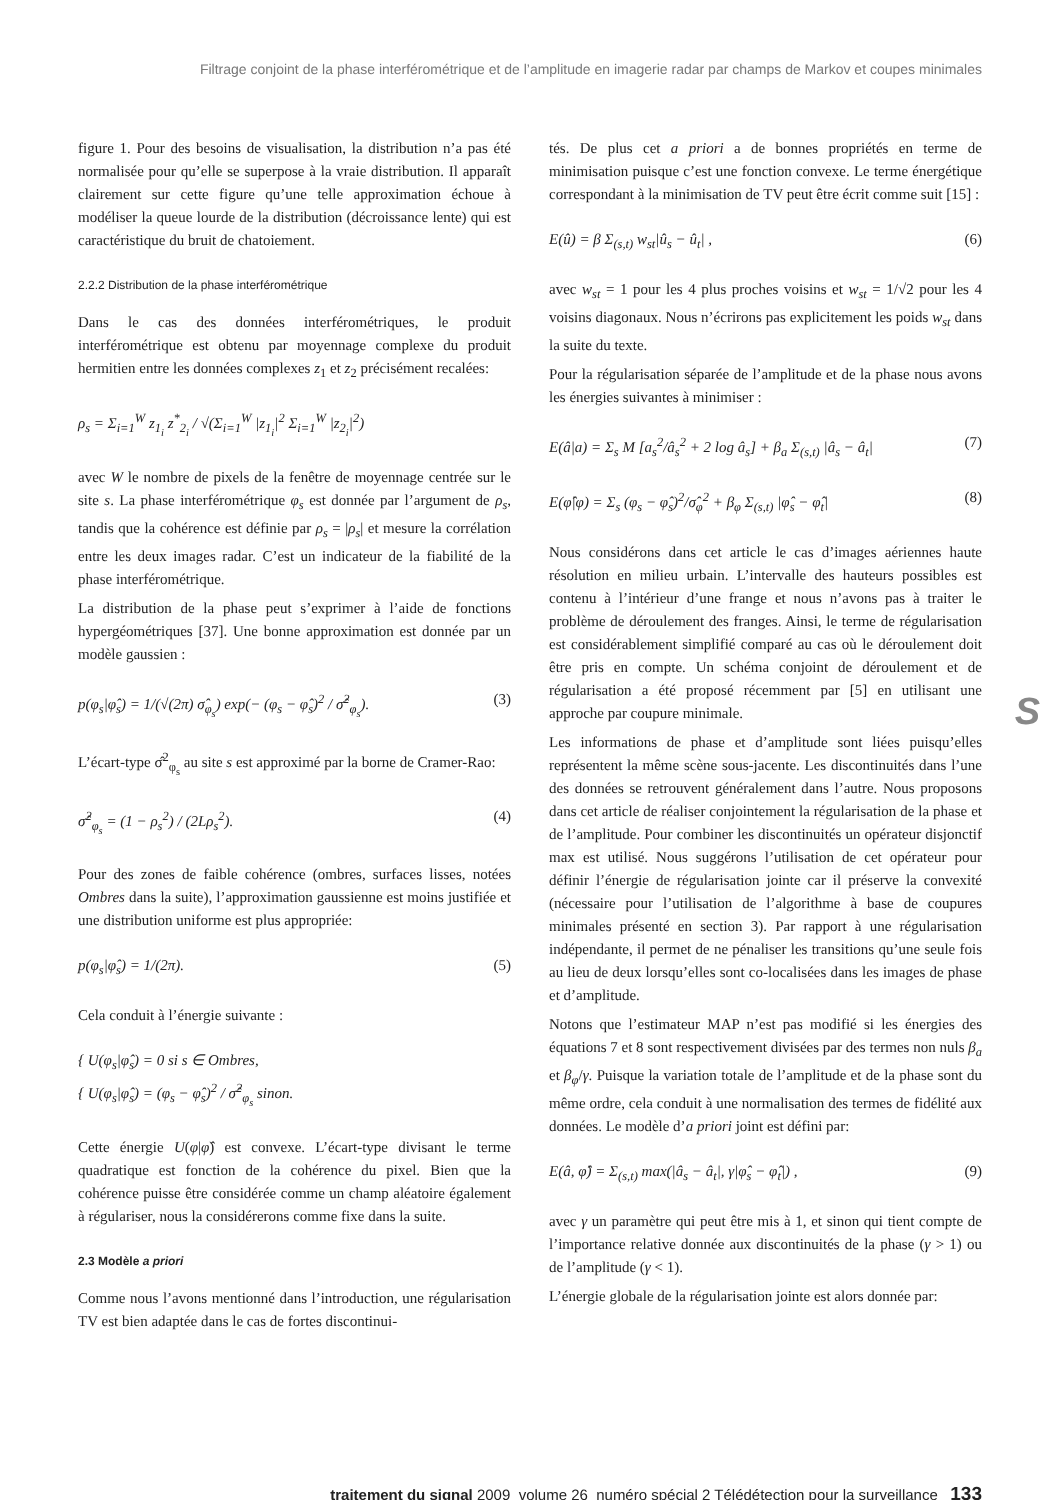Filtrage conjoint de la phase interférométrique et de l’amplitude en imagerie radar par champs de Markov et coupes minimales
figure 1. Pour des besoins de visualisation, la distribution n’a pas été normalisée pour qu’elle se superpose à la vraie distribution. Il apparaît clairement sur cette figure qu’une telle approximation échoue à modéliser la queue lourde de la distribution (décroissance lente) qui est caractéristique du bruit de chatoiement.
2.2.2 Distribution de la phase interférométrique
Dans le cas des données interférométriques, le produit interférométrique est obtenu par moyennage complexe du produit hermitien entre les données complexes z<sub>1</sub> et z<sub>2</sub> précisément recalées:
ρ<sub>s</sub> = Σ<sub>i=1</sub><sup>W</sup> z<sub>1<sub>i</sub></sub> z<sup>*</sup><sub>2<sub>i</sub></sub> / √(Σ<sub>i=1</sub><sup>W</sup> |z<sub>1<sub>i</sub></sub>|<sup>2</sup> Σ<sub>i=1</sub><sup>W</sup> |z<sub>2<sub>i</sub></sub>|<sup>2</sup>)
avec W le nombre de pixels de la fenêtre de moyennage centrée sur le site s. La phase interférométrique φ<sub>s</sub> est donnée par l’argument de ρ<sub>s</sub>, tandis que la cohérence est définie par ρ<sub>s</sub> = |ρ<sub>s</sub>| et mesure la corrélation entre les deux images radar. C’est un indicateur de la fiabilité de la phase interférométrique.
La distribution de la phase peut s’exprimer à l’aide de fonctions hypergéométriques [37]. Une bonne approximation est donnée par un modèle gaussien :
p(φ<sub>s</sub>|φ̂<sub>s</sub>) = 1/(√(2π) σ̂<sub>φ<sub>s</sub></sub>) exp(− (φ<sub>s</sub> − φ̂<sub>s</sub>)<sup>2</sup> / σ̂<sup>2</sup><sub>φ<sub>s</sub></sub>). (3)
L’écart-type σ̂<sup>2</sup><sub>φ<sub>s</sub></sub> au site s est approximé par la borne de Cramer-Rao:
σ̂<sup>2</sup><sub>φ<sub>s</sub></sub> = (1 − ρ<sub>s</sub><sup>2</sup>) / (2Lρ<sub>s</sub><sup>2</sup>). (4)
Pour des zones de faible cohérence (ombres, surfaces lisses, notées Ombres dans la suite), l’approximation gaussienne est moins justifiée et une distribution uniforme est plus appropriée:
p(φ<sub>s</sub>|φ̂<sub>s</sub>) = 1/(2π). (5)
Cela conduit à l’énergie suivante :
{ U(φ<sub>s</sub>|φ̂<sub>s</sub>) = 0 si s ∈ Ombres,
{ U(φ<sub>s</sub>|φ̂<sub>s</sub>) = (φ<sub>s</sub> − φ̂<sub>s</sub>)<sup>2</sup> / σ̂<sup>2</sup><sub>φ<sub>s</sub></sub> sinon.
Cette énergie U(φ|φ̂) est convexe. L’écart-type divisant le terme quadratique est fonction de la cohérence du pixel. Bien que la cohérence puisse être considérée comme un champ aléatoire également à régulariser, nous la considérerons comme fixe dans la suite.
2.3 Modèle a priori
Comme nous l’avons mentionné dans l’introduction, une régularisation TV est bien adaptée dans le cas de fortes discontinui-
tés. De plus cet a priori a de bonnes propriétés en terme de minimisation puisque c’est une fonction convexe. Le terme énergétique correspondant à la minimisation de TV peut être écrit comme suit [15] :
E(û) = β Σ<sub>(s,t)</sub> w<sub>st</sub>|û<sub>s</sub> − û<sub>t</sub>| , (6)
avec w<sub>st</sub> = 1 pour les 4 plus proches voisins et w<sub>st</sub> = 1/√2 pour les 4 voisins diagonaux. Nous n’écrirons pas explicitement les poids w<sub>st</sub> dans la suite du texte.
Pour la régularisation séparée de l’amplitude et de la phase nous avons les énergies suivantes à minimiser :
E(â|a) = Σ<sub>s</sub> M [a<sub>s</sub><sup>2</sup>/â<sub>s</sub><sup>2</sup> + 2 log â<sub>s</sub>] + β<sub>a</sub> Σ<sub>(s,t)</sub> |â<sub>s</sub> − â<sub>t</sub>| (7)
E(φ̂|φ) = Σ<sub>s</sub> (φ<sub>s</sub> − φ̂<sub>s</sub>)<sup>2</sup>/σ̂<sub>φ</sub><sup>2</sup> + β<sub>φ</sub> Σ<sub>(s,t)</sub> |φ̂<sub>s</sub> − φ̂<sub>t</sub>| (8)
Nous considérons dans cet article le cas d’images aériennes haute résolution en milieu urbain. L’intervalle des hauteurs possibles est contenu à l’intérieur d’une frange et nous n’avons pas à traiter le problème de déroulement des franges. Ainsi, le terme de régularisation est considérablement simplifié comparé au cas où le déroulement doit être pris en compte. Un schéma conjoint de déroulement et de régularisation a été proposé récemment par [5] en utilisant une approche par coupure minimale.
Les informations de phase et d’amplitude sont liées puisqu’elles représentent la même scène sous-jacente. Les discontinuités dans l’une des données se retrouvent généralement dans l’autre. Nous proposons dans cet article de réaliser conjointement la régularisation de la phase et de l’amplitude. Pour combiner les discontinuités un opérateur disjonctif max est utilisé. Nous suggérons l’utilisation de cet opérateur pour définir l’énergie de régularisation jointe car il préserve la convexité (nécessaire pour l’utilisation de l’algorithme à base de coupures minimales présenté en section 3). Par rapport à une régularisation indépendante, il permet de ne pénaliser les transitions qu’une seule fois au lieu de deux lorsqu’elles sont co-localisées dans les images de phase et d’amplitude.
Notons que l’estimateur MAP n’est pas modifié si les énergies des équations 7 et 8 sont respectivement divisées par des termes non nuls β<sub>a</sub> et β<sub>φ</sub>/γ. Puisque la variation totale de l’amplitude et de la phase sont du même ordre, cela conduit à une normalisation des termes de fidélité aux données. Le modèle d’a priori joint est défini par:
E(â, φ̂) = Σ<sub>(s,t)</sub> max(|â<sub>s</sub> − â<sub>t</sub>|, γ|φ̂<sub>s</sub> − φ̂<sub>t</sub>|) , (9)
avec γ un paramètre qui peut être mis à 1, et sinon qui tient compte de l’importance relative donnée aux discontinuités de la phase (γ > 1) ou de l’amplitude (γ < 1).
L’énergie globale de la régularisation jointe est alors donnée par:
S
traitement du signal 2009_volume 26_numéro spécial 2 Télédétection pour la surveillance 133